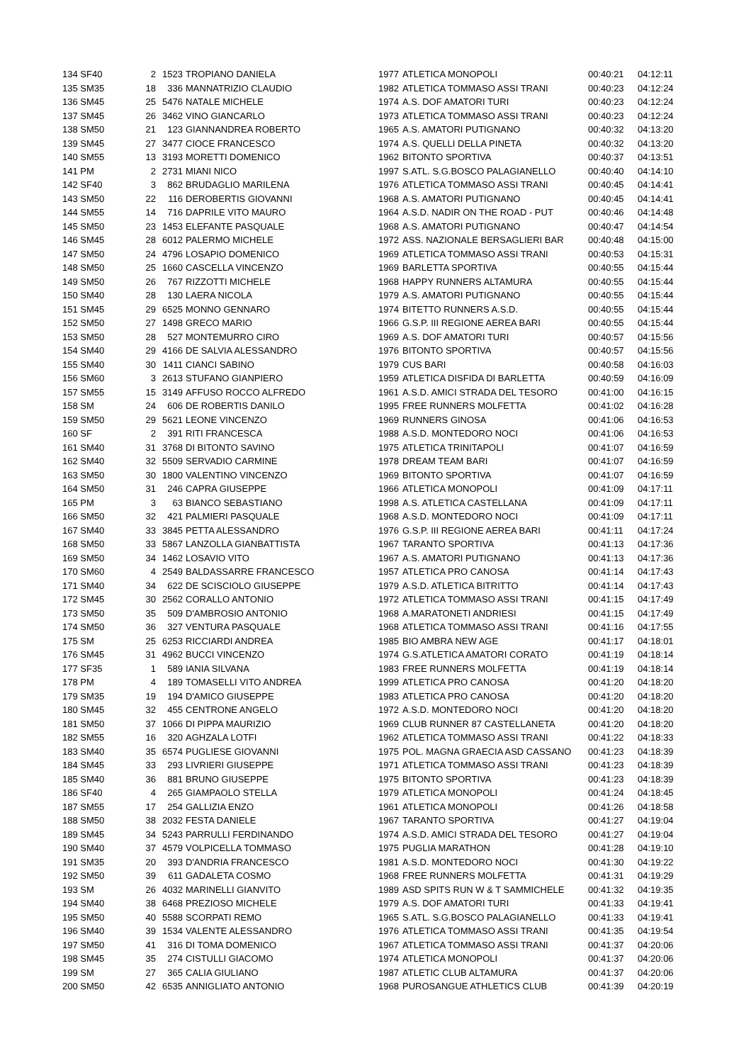| 134 SF40 | 2 | 1523 | TROPIANO DANIELA | 1977 | ATLETICA MONOPOLI | 00:40:21 | 04:12:11 |
| 135 SM35 | 18 | 336 | MANNATRIZIO CLAUDIO | 1982 | ATLETICA TOMMASO ASSI TRANI | 00:40:23 | 04:12:24 |
| 136 SM45 | 25 | 5476 | NATALE MICHELE | 1974 | A.S. DOF AMATORI TURI | 00:40:23 | 04:12:24 |
| 137 SM45 | 26 | 3462 | VINO GIANCARLO | 1973 | ATLETICA TOMMASO ASSI TRANI | 00:40:23 | 04:12:24 |
| 138 SM50 | 21 | 123 | GIANNANDREA ROBERTO | 1965 | A.S. AMATORI PUTIGNANO | 00:40:32 | 04:13:20 |
| 139 SM45 | 27 | 3477 | CIOCE FRANCESCO | 1974 | A.S. QUELLI DELLA PINETA | 00:40:32 | 04:13:20 |
| 140 SM55 | 13 | 3193 | MORETTI DOMENICO | 1962 | BITONTO SPORTIVA | 00:40:37 | 04:13:51 |
| 141 PM | 2 | 2731 | MIANI NICO | 1997 | S.ATL. S.G.BOSCO PALAGIANELLO | 00:40:40 | 04:14:10 |
| 142 SF40 | 3 | 862 | BRUDAGLIO MARILENA | 1976 | ATLETICA TOMMASO ASSI TRANI | 00:40:45 | 04:14:41 |
| 143 SM50 | 22 | 116 | DEROBERTIS GIOVANNI | 1968 | A.S. AMATORI PUTIGNANO | 00:40:45 | 04:14:41 |
| 144 SM55 | 14 | 716 | DAPRILE VITO MAURO | 1964 | A.S.D. NADIR ON THE ROAD - PUT | 00:40:46 | 04:14:48 |
| 145 SM50 | 23 | 1453 | ELEFANTE PASQUALE | 1968 | A.S. AMATORI PUTIGNANO | 00:40:47 | 04:14:54 |
| 146 SM45 | 28 | 6012 | PALERMO MICHELE | 1972 | ASS. NAZIONALE BERSAGLIERI BAR | 00:40:48 | 04:15:00 |
| 147 SM50 | 24 | 4796 | LOSAPIO DOMENICO | 1969 | ATLETICA TOMMASO ASSI TRANI | 00:40:53 | 04:15:31 |
| 148 SM50 | 25 | 1660 | CASCELLA VINCENZO | 1969 | BARLETTA SPORTIVA | 00:40:55 | 04:15:44 |
| 149 SM50 | 26 | 767 | RIZZOTTI MICHELE | 1968 | HAPPY RUNNERS ALTAMURA | 00:40:55 | 04:15:44 |
| 150 SM40 | 28 | 130 | LAERA NICOLA | 1979 | A.S. AMATORI PUTIGNANO | 00:40:55 | 04:15:44 |
| 151 SM45 | 29 | 6525 | MONNO GENNARO | 1974 | BITETTO RUNNERS A.S.D. | 00:40:55 | 04:15:44 |
| 152 SM50 | 27 | 1498 | GRECO MARIO | 1966 | G.S.P. III REGIONE AEREA BARI | 00:40:55 | 04:15:44 |
| 153 SM50 | 28 | 527 | MONTEMURRO CIRO | 1969 | A.S. DOF AMATORI TURI | 00:40:57 | 04:15:56 |
| 154 SM40 | 29 | 4166 | DE SALVIA ALESSANDRO | 1976 | BITONTO SPORTIVA | 00:40:57 | 04:15:56 |
| 155 SM40 | 30 | 1411 | CIANCI SABINO | 1979 | CUS BARI | 00:40:58 | 04:16:03 |
| 156 SM60 | 3 | 2613 | STUFANO GIANPIERO | 1959 | ATLETICA DISFIDA DI BARLETTA | 00:40:59 | 04:16:09 |
| 157 SM55 | 15 | 3149 | AFFUSO ROCCO ALFREDO | 1961 | A.S.D. AMICI STRADA DEL TESORO | 00:41:00 | 04:16:15 |
| 158 SM | 24 | 606 | DE ROBERTIS DANILO | 1995 | FREE RUNNERS MOLFETTA | 00:41:02 | 04:16:28 |
| 159 SM50 | 29 | 5621 | LEONE VINCENZO | 1969 | RUNNERS GINOSA | 00:41:06 | 04:16:53 |
| 160 SF | 2 | 391 | RITI FRANCESCA | 1988 | A.S.D. MONTEDORO NOCI | 00:41:06 | 04:16:53 |
| 161 SM40 | 31 | 3768 | DI BITONTO SAVINO | 1975 | ATLETICA TRINITAPOLI | 00:41:07 | 04:16:59 |
| 162 SM40 | 32 | 5509 | SERVADIO CARMINE | 1978 | DREAM TEAM BARI | 00:41:07 | 04:16:59 |
| 163 SM50 | 30 | 1800 | VALENTINO VINCENZO | 1969 | BITONTO SPORTIVA | 00:41:07 | 04:16:59 |
| 164 SM50 | 31 | 246 | CAPRA GIUSEPPE | 1966 | ATLETICA MONOPOLI | 00:41:09 | 04:17:11 |
| 165 PM | 3 | 63 | BIANCO SEBASTIANO | 1998 | A.S. ATLETICA CASTELLANA | 00:41:09 | 04:17:11 |
| 166 SM50 | 32 | 421 | PALMIERI PASQUALE | 1968 | A.S.D. MONTEDORO NOCI | 00:41:09 | 04:17:11 |
| 167 SM40 | 33 | 3845 | PETTA ALESSANDRO | 1976 | G.S.P. III REGIONE AEREA BARI | 00:41:11 | 04:17:24 |
| 168 SM50 | 33 | 5867 | LANZOLLA GIANBATTISTA | 1967 | TARANTO SPORTIVA | 00:41:13 | 04:17:36 |
| 169 SM50 | 34 | 1462 | LOSAVIO VITO | 1967 | A.S. AMATORI PUTIGNANO | 00:41:13 | 04:17:36 |
| 170 SM60 | 4 | 2549 | BALDASSARRE FRANCESCO | 1957 | ATLETICA PRO CANOSA | 00:41:14 | 04:17:43 |
| 171 SM40 | 34 | 622 | DE SCISCIOLO GIUSEPPE | 1979 | A.S.D. ATLETICA BITRITTO | 00:41:14 | 04:17:43 |
| 172 SM45 | 30 | 2562 | CORALLO ANTONIO | 1972 | ATLETICA TOMMASO ASSI TRANI | 00:41:15 | 04:17:49 |
| 173 SM50 | 35 | 509 | D'AMBROSIO ANTONIO | 1968 | A.MARATONETI ANDRIESI | 00:41:15 | 04:17:49 |
| 174 SM50 | 36 | 327 | VENTURA PASQUALE | 1968 | ATLETICA TOMMASO ASSI TRANI | 00:41:16 | 04:17:55 |
| 175 SM | 25 | 6253 | RICCIARDI ANDREA | 1985 | BIO AMBRA NEW AGE | 00:41:17 | 04:18:01 |
| 176 SM45 | 31 | 4962 | BUCCI VINCENZO | 1974 | G.S.ATLETICA AMATORI CORATO | 00:41:19 | 04:18:14 |
| 177 SF35 | 1 | 589 | IANIA SILVANA | 1983 | FREE RUNNERS MOLFETTA | 00:41:19 | 04:18:14 |
| 178 PM | 4 | 189 | TOMASELLI VITO ANDREA | 1999 | ATLETICA PRO CANOSA | 00:41:20 | 04:18:20 |
| 179 SM35 | 19 | 194 | D'AMICO GIUSEPPE | 1983 | ATLETICA PRO CANOSA | 00:41:20 | 04:18:20 |
| 180 SM45 | 32 | 455 | CENTRONE ANGELO | 1972 | A.S.D. MONTEDORO NOCI | 00:41:20 | 04:18:20 |
| 181 SM50 | 37 | 1066 | DI PIPPA MAURIZIO | 1969 | CLUB RUNNER 87 CASTELLANETA | 00:41:20 | 04:18:20 |
| 182 SM55 | 16 | 320 | AGHZALA LOTFI | 1962 | ATLETICA TOMMASO ASSI TRANI | 00:41:22 | 04:18:33 |
| 183 SM40 | 35 | 6574 | PUGLIESE GIOVANNI | 1975 | POL. MAGNA GRAECIA ASD CASSANO | 00:41:23 | 04:18:39 |
| 184 SM45 | 33 | 293 | LIVRIERI GIUSEPPE | 1971 | ATLETICA TOMMASO ASSI TRANI | 00:41:23 | 04:18:39 |
| 185 SM40 | 36 | 881 | BRUNO GIUSEPPE | 1975 | BITONTO SPORTIVA | 00:41:23 | 04:18:39 |
| 186 SF40 | 4 | 265 | GIAMPAOLO STELLA | 1979 | ATLETICA MONOPOLI | 00:41:24 | 04:18:45 |
| 187 SM55 | 17 | 254 | GALLIZIA ENZO | 1961 | ATLETICA MONOPOLI | 00:41:26 | 04:18:58 |
| 188 SM50 | 38 | 2032 | FESTA DANIELE | 1967 | TARANTO SPORTIVA | 00:41:27 | 04:19:04 |
| 189 SM45 | 34 | 5243 | PARRULLI FERDINANDO | 1974 | A.S.D. AMICI STRADA DEL TESORO | 00:41:27 | 04:19:04 |
| 190 SM40 | 37 | 4579 | VOLPICELLA TOMMASO | 1975 | PUGLIA MARATHON | 00:41:28 | 04:19:10 |
| 191 SM35 | 20 | 393 | D'ANDRIA FRANCESCO | 1981 | A.S.D. MONTEDORO NOCI | 00:41:30 | 04:19:22 |
| 192 SM50 | 39 | 611 | GADALETA COSMO | 1968 | FREE RUNNERS MOLFETTA | 00:41:31 | 04:19:29 |
| 193 SM | 26 | 4032 | MARINELLI GIANVITO | 1989 | ASD SPITS RUN W & T SAMMICHELE | 00:41:32 | 04:19:35 |
| 194 SM40 | 38 | 6468 | PREZIOSO MICHELE | 1979 | A.S. DOF AMATORI TURI | 00:41:33 | 04:19:41 |
| 195 SM50 | 40 | 5588 | SCORPATI REMO | 1965 | S.ATL. S.G.BOSCO PALAGIANELLO | 00:41:33 | 04:19:41 |
| 196 SM40 | 39 | 1534 | VALENTE ALESSANDRO | 1976 | ATLETICA TOMMASO ASSI TRANI | 00:41:35 | 04:19:54 |
| 197 SM50 | 41 | 316 | DI TOMA DOMENICO | 1967 | ATLETICA TOMMASO ASSI TRANI | 00:41:37 | 04:20:06 |
| 198 SM45 | 35 | 274 | CISTULLI GIACOMO | 1974 | ATLETICA MONOPOLI | 00:41:37 | 04:20:06 |
| 199 SM | 27 | 365 | CALIA GIULIANO | 1987 | ATLETIC CLUB ALTAMURA | 00:41:37 | 04:20:06 |
| 200 SM50 | 42 | 6535 | ANNIGLIATO ANTONIO | 1968 | PUROSANGUE ATHLETICS CLUB | 00:41:39 | 04:20:19 |